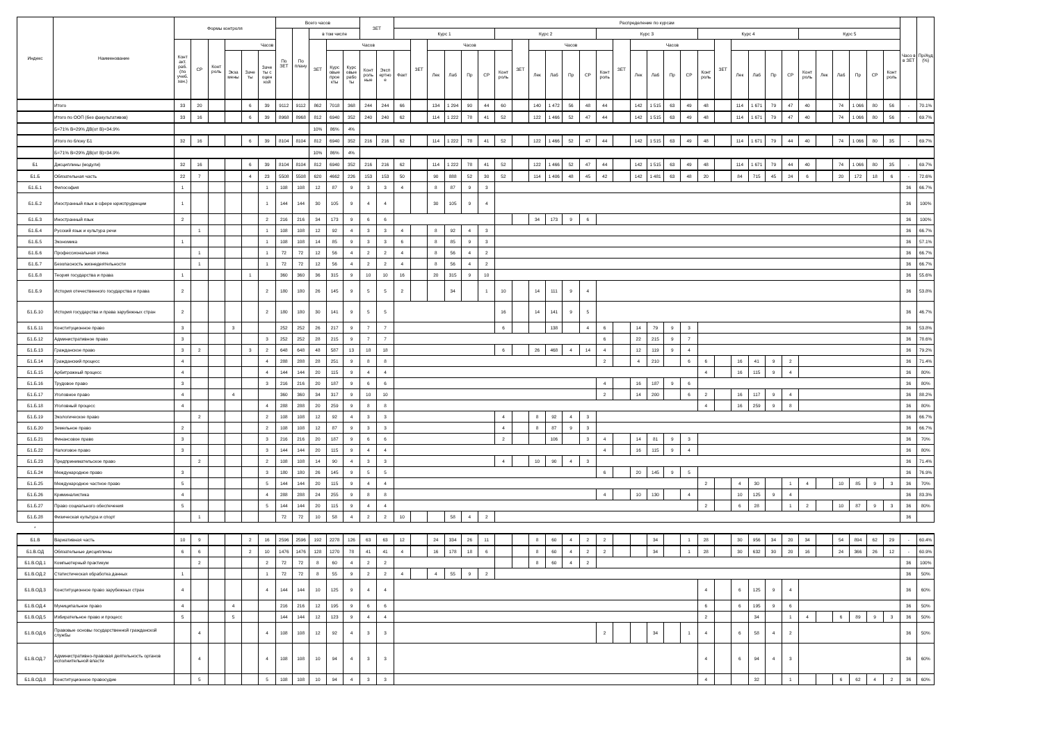| Индекс | Наименование | Формы контроля | | | | | | Всего часов | | | | | ЗЕТ | | Распределение по курсам | | | | | | | | | | | | | | | | | | | | | | | | | | | | | | Часо в в ЗЕТ | Пр/Ауд (%) |
| --- | --- | --- | --- | --- | --- | --- | --- | --- | --- | --- | --- | --- | --- | --- | --- | --- | --- | --- | --- | --- | --- | --- | --- | --- | --- | --- | --- | --- | --- | --- | --- | --- | --- | --- | --- | --- | --- | --- | --- | --- | --- | --- | --- | --- | --- | --- |
| | | | | | | | | По ЗЕТ | По плану | в том числе | | | | | Курс 1 | | | | | | Курс 2 | | | | | | Курс 3 | | | | | | Курс 4 | | | | | | Курс 5 | | | | | | | |
| | | Конт акт. раб. (по учеб. зан.) | СР | Конт роль | Часов | | | | | ЗЕТ | Часов | | | | | ЗЕТ | Часов | | | | | ЗЕТ | Часов | | | | | ЗЕТ | Часов | | | | | ЗЕТ | | | | | | | | | | | | |
| | | | | | Экза мены | Заче ты | Заче ты с оцен кой | | | | Курс овые прое кты | Курс овые рабо ты | Конт роль ные | Эксп ертно е | Факт | | Лек | Лаб | Пр | СР | Конт роль | | Лек | Лаб | Пр | СР | Конт роль | | Лек | Лаб | Пр | СР | Конт роль | | Лек | Лаб | Пр | СР | Конт роль | Лек | Лаб | Пр | СР | Конт роль | | |
| | Итого | 33 | 20 | | | 6 | 39 | 9112 | 9112 | 862 | 7018 | 368 | 244 | 244 | 66 | | 134 | 1 294 | 90 | 44 | 60 | | 140 | 1 472 | 56 | 48 | 44 | | 142 | 1 515 | 63 | 49 | 48 | | 114 | 1 671 | 79 | 47 | 40 | | 74 | 1 066 | 80 | 56 | - | 70.1% |
| | Итого по ООП (без факультативов) | 33 | 16 | | | 6 | 39 | 8968 | 8968 | 812 | 6940 | 352 | 240 | 240 | 62 | | 114 | 1 222 | 78 | 41 | 52 | | 122 | 1 466 | 52 | 47 | 44 | | 142 | 1 515 | 63 | 49 | 48 | | 114 | 1 671 | 79 | 47 | 40 | | 74 | 1 066 | 80 | 56 | - | 69.7% |
| | Б=71% В=29% ДВ(от В)=34.9% | | | | | | | | | 10% | 86% | 4% | | | | | | | | | | | | | | | | | | | | | | | | | | | | | | | | | | |
| | Итого по блоку Б1 | 32 | 16 | | | 6 | 39 | 8104 | 8104 | 812 | 6940 | 352 | 216 | 216 | 62 | | 114 | 1 222 | 78 | 41 | 52 | | 122 | 1 466 | 52 | 47 | 44 | | 142 | 1 515 | 63 | 49 | 48 | | 114 | 1 671 | 79 | 44 | 40 | | 74 | 1 066 | 80 | 35 | - | 69.7% |
| | Б=71% В=29% ДВ(от В)=34.9% | | | | | | | | | 10% | 86% | 4% | | | | | | | | | | | | | | | | | | | | | | | | | | | | | | | | | | |
| Б1 | Дисциплины (модули) | 32 | 16 | | | 6 | 39 | 8104 | 8104 | 812 | 6940 | 352 | 216 | 216 | 62 | | 114 | 1 222 | 78 | 41 | 52 | | 122 | 1 466 | 52 | 47 | 44 | | 142 | 1 515 | 63 | 49 | 48 | | 114 | 1 671 | 79 | 44 | 40 | | 74 | 1 066 | 80 | 35 | - | 69.7% |
| Б1.Б | Обязательная часть | 22 | 7 | | | 4 | 23 | 5508 | 5508 | 620 | 4662 | 226 | 153 | 153 | 50 | | 90 | 888 | 52 | 30 | 52 | | 114 | 1 406 | 48 | 45 | 42 | | 142 | 1 481 | 63 | 48 | 20 | | 84 | 715 | 45 | 24 | 6 | | 20 | 172 | 18 | 6 | - | 72.6% |
| Б1.Б.1 | Философия | 1 | | | | | 1 | 108 | 108 | 12 | 87 | 9 | 3 | 3 | 4 | | 8 | 87 | 9 | 3 | | | | | | | | | | | | | | | | | | | | | | | | | 36 | 66.7% |
| Б1.Б.2 | Иностранный язык в сфере юриспруденции | 1 | | | | | 1 | 144 | 144 | 30 | 105 | 9 | 4 | 4 | | | 30 | 105 | 9 | 4 | | | | | | | | | | | | | | | | | | | | | | | | | 36 | 100% |
| Б1.Б.3 | Иностранный язык | 2 | | | | | 2 | 216 | 216 | 34 | 173 | 9 | 6 | 6 | | | | | | | | | 34 | 173 | 9 | 6 | | | | | | | | | | | | | | | | | | | 36 | 100% |
| Б1.Б.4 | Русский язык и культура речи | | 1 | | | | 1 | 108 | 108 | 12 | 92 | 4 | 3 | 3 | 4 | | 8 | 92 | 4 | 3 | | | | | | | | | | | | | | | | | | | | | | | | | 36 | 66.7% |
| Б1.Б.5 | Экономика | 1 | | | | | 1 | 108 | 108 | 14 | 85 | 9 | 3 | 3 | 6 | | 8 | 85 | 9 | 3 | | | | | | | | | | | | | | | | | | | | | | | | | 36 | 57.1% |
| Б1.Б.6 | Профессиональная этика | | 1 | | | | 1 | 72 | 72 | 12 | 56 | 4 | 2 | 2 | 4 | | 8 | 56 | 4 | 2 | | | | | | | | | | | | | | | | | | | | | | | | | 36 | 66.7% |
| Б1.Б.7 | Безопасность жизнедеятельности | | 1 | | | | 1 | 72 | 72 | 12 | 56 | 4 | 2 | 2 | 4 | | 8 | 56 | 4 | 2 | | | | | | | | | | | | | | | | | | | | | | | | | 36 | 66.7% |
| Б1.Б.8 | Теория государства и права | 1 | | | | 1 | | 360 | 360 | 36 | 315 | 9 | 10 | 10 | 16 | | 20 | 315 | 9 | 10 | | | | | | | | | | | | | | | | | | | | | | | | | 36 | 55.6% |
| Б1.Б.9 | История отечественного государства и права | 2 | | | | | 2 | 180 | 180 | 26 | 145 | 9 | 5 | 5 | 2 | | | 34 | | 1 | 10 | | 14 | 111 | 9 | 4 | | | | | | | | | | | | | | | | | | | 36 | 53.8% |
| Б1.Б.10 | История государства и права зарубежных стран | 2 | | | | | 2 | 180 | 180 | 30 | 141 | 9 | 5 | 5 | | | | | | | 16 | | 14 | 141 | 9 | 5 | | | | | | | | | | | | | | | | | | | 36 | 46.7% |
| Б1.Б.11 | Конституционное право | 3 | | | 3 | | | 252 | 252 | 26 | 217 | 9 | 7 | 7 | | | | | | | 6 | | | 138 | | 4 | 6 | | 14 | 79 | 9 | 3 | | | | | | | | | | | | | 36 | 53.8% |
| Б1.Б.12 | Административное право | 3 | | | | | 3 | 252 | 252 | 28 | 215 | 9 | 7 | 7 | | | | | | | | | | | | | 6 | | 22 | 215 | 9 | 7 | | | | | | | | | | | | | 36 | 78.6% |
| Б1.Б.13 | Гражданское право | 3 | 2 | | | 3 | 2 | 648 | 648 | 48 | 587 | 13 | 18 | 18 | | | | | | | 6 | | 26 | 468 | 4 | 14 | 4 | | 12 | 119 | 9 | 4 | | | | | | | | | | | | | 36 | 79.2% |
| Б1.Б.14 | Гражданский процесс | 4 | | | | | 4 | 288 | 288 | 28 | 251 | 9 | 8 | 8 | | | | | | | | | | | | | 2 | | 4 | 210 | | 6 | 6 | | 16 | 41 | 9 | 2 | | | | | | | 36 | 71.4% |
| Б1.Б.15 | Арбитражный процесс | 4 | | | | | 4 | 144 | 144 | 20 | 115 | 9 | 4 | 4 | | | | | | | | | | | | | | | | | | | 4 | | 16 | 115 | 9 | 4 | | | | | | | 36 | 80% |
| Б1.Б.16 | Трудовое право | 3 | | | | | 3 | 216 | 216 | 20 | 187 | 9 | 6 | 6 | | | | | | | | | | | | | 4 | | 16 | 187 | 9 | 6 | | | | | | | | | | | | | 36 | 80% |
| Б1.Б.17 | Уголовное право | 4 | | | 4 | | | 360 | 360 | 34 | 317 | 9 | 10 | 10 | | | | | | | | | | | | | 2 | | 14 | 200 | | 6 | 2 | | 16 | 117 | 9 | 4 | | | | | | | 36 | 88.2% |
| Б1.Б.18 | Уголовный процесс | 4 | | | | | 4 | 288 | 288 | 20 | 259 | 9 | 8 | 8 | | | | | | | | | | | | | | | | | | | 4 | | 16 | 259 | 9 | 8 | | | | | | | 36 | 80% |
| Б1.Б.19 | Экологическое право | | 2 | | | | 2 | 108 | 108 | 12 | 92 | 4 | 3 | 3 | | | | | | | 4 | | 8 | 92 | 4 | 3 | | | | | | | | | | | | | | | | | | | 36 | 66.7% |
| Б1.Б.20 | Земельное право | 2 | | | | | 2 | 108 | 108 | 12 | 87 | 9 | 3 | 3 | | | | | | | 4 | | 8 | 87 | 9 | 3 | | | | | | | | | | | | | | | | | | | 36 | 66.7% |
| Б1.Б.21 | Финансовое право | 3 | | | | | 3 | 216 | 216 | 20 | 187 | 9 | 6 | 6 | | | | | | | 2 | | | 106 | | 3 | 4 | | 14 | 81 | 9 | 3 | | | | | | | | | | | | | 36 | 70% |
| Б1.Б.22 | Налоговое право | 3 | | | | | 3 | 144 | 144 | 20 | 115 | 9 | 4 | 4 | | | | | | | | | | | | | 4 | | 16 | 115 | 9 | 4 | | | | | | | | | | | | | 36 | 80% |
| Б1.Б.23 | Предпринимательское право | | 2 | | | | 2 | 108 | 108 | 14 | 90 | 4 | 3 | 3 | | | | | | | 4 | | 10 | 90 | 4 | 3 | | | | | | | | | | | | | | | | | | | 36 | 71.4% |
| Б1.Б.24 | Международное право | 3 | | | | | 3 | 180 | 180 | 26 | 145 | 9 | 5 | 5 | | | | | | | | | | | | | 6 | | 20 | 145 | 9 | 5 | | | | | | | | | | | | | 36 | 76.9% |
| Б1.Б.25 | Международное частное право | 5 | | | | | 5 | 144 | 144 | 20 | 115 | 9 | 4 | 4 | | | | | | | | | | | | | | | | | | | 2 | | 4 | 30 | | 1 | 4 | | 10 | 85 | 9 | 3 | 36 | 70% |
| Б1.Б.26 | Криминалистика | 4 | | | | | 4 | 288 | 288 | 24 | 255 | 9 | 8 | 8 | | | | | | | | | | | | | 4 | | 10 | 130 | | 4 | | | 10 | 125 | 9 | 4 | | | | | | | 36 | 83.3% |
| Б1.Б.27 | Право социального обеспечения | 5 | | | | | 5 | 144 | 144 | 20 | 115 | 9 | 4 | 4 | | | | | | | | | | | | | | | | | | | 2 | | 6 | 28 | | 1 | 2 | | 10 | 87 | 9 | 3 | 36 | 80% |
| Б1.Б.28 | Физическая культура и спорт | | 1 | | | | | 72 | 72 | 10 | 58 | 4 | 2 | 2 | 10 | | | 58 | 4 | 2 | | | | | | | | | | | | | | | | | | | | | | | | | 36 | |
| * | | | | | | | | | | | | | | | | | | | | | | | | | | | | | | | | | | | | | | | | | | | | | | |
| Б1.В | Вариативная часть | 10 | 9 | | | 2 | 16 | 2596 | 2596 | 192 | 2278 | 126 | 63 | 63 | 12 | | 24 | 334 | 26 | 11 | | | 8 | 60 | 4 | 2 | 2 | | | 34 | | 1 | 28 | | 30 | 956 | 34 | 20 | 34 | | 54 | 894 | 62 | 29 | - | 60.4% |
| Б1.В.ОД | Обязательные дисциплины | 6 | 6 | | | 2 | 10 | 1476 | 1476 | 128 | 1270 | 78 | 41 | 41 | 4 | | 16 | 178 | 18 | 6 | | | 8 | 60 | 4 | 2 | 2 | | | 34 | | 1 | 28 | | 30 | 632 | 30 | 20 | 16 | | 24 | 366 | 26 | 12 | - | 60.9% |
| Б1.В.ОД.1 | Компьютерный практикум | | 2 | | | | 2 | 72 | 72 | 8 | 60 | 4 | 2 | 2 | | | | | | | | | 8 | 60 | 4 | 2 | | | | | | | | | | | | | | | | | | | 36 | 100% |
| Б1.В.ОД.2 | Статистическая обработка данных | 1 | | | | | 1 | 72 | 72 | 8 | 55 | 9 | 2 | 2 | 4 | | 4 | 55 | 9 | 2 | | | | | | | | | | | | | | | | | | | | | | | | | 36 | 50% |
| Б1.В.ОД.3 | Конституционное право зарубежных стран | 4 | | | | | 4 | 144 | 144 | 10 | 125 | 9 | 4 | 4 | | | | | | | | | | | | | | | | | | | 4 | | 6 | 125 | 9 | 4 | | | | | | | 36 | 60% |
| Б1.В.ОД.4 | Муниципальное право | 4 | | | 4 | | | 216 | 216 | 12 | 195 | 9 | 6 | 6 | | | | | | | | | | | | | | | | | | | 6 | | 6 | 195 | 9 | 6 | | | | | | | 36 | 50% |
| Б1.В.ОД.5 | Избирательное право и процесс | 5 | | | 5 | | | 144 | 144 | 12 | 123 | 9 | 4 | 4 | | | | | | | | | | | | | | | | | | | 2 | | | 34 | | 1 | 4 | | 6 | 89 | 9 | 3 | 36 | 50% |
| Б1.В.ОД.6 | Правовые основы государственной гражданской службы | | 4 | | | | 4 | 108 | 108 | 12 | 92 | 4 | 3 | 3 | | | | | | | | | | | | | 2 | | | 34 | | 1 | 4 | | 6 | 58 | 4 | 2 | | | | | | | 36 | 50% |
| Б1.В.ОД.7 | Административно-правовая деятельность органов исполнительной власти | | 4 | | | | 4 | 108 | 108 | 10 | 94 | 4 | 3 | 3 | | | | | | | | | | | | | | | | | | | 4 | | 6 | 94 | 4 | 3 | | | | | | | 36 | 60% |
| Б1.В.ОД.8 | Конституционное правосудие | | 5 | | | | 5 | 108 | 108 | 10 | 94 | 4 | 3 | 3 | | | | | | | | | | | | | | | | | | | 4 | | | 32 | | 1 | | | 6 | 62 | 4 | 2 | 36 | 60% |